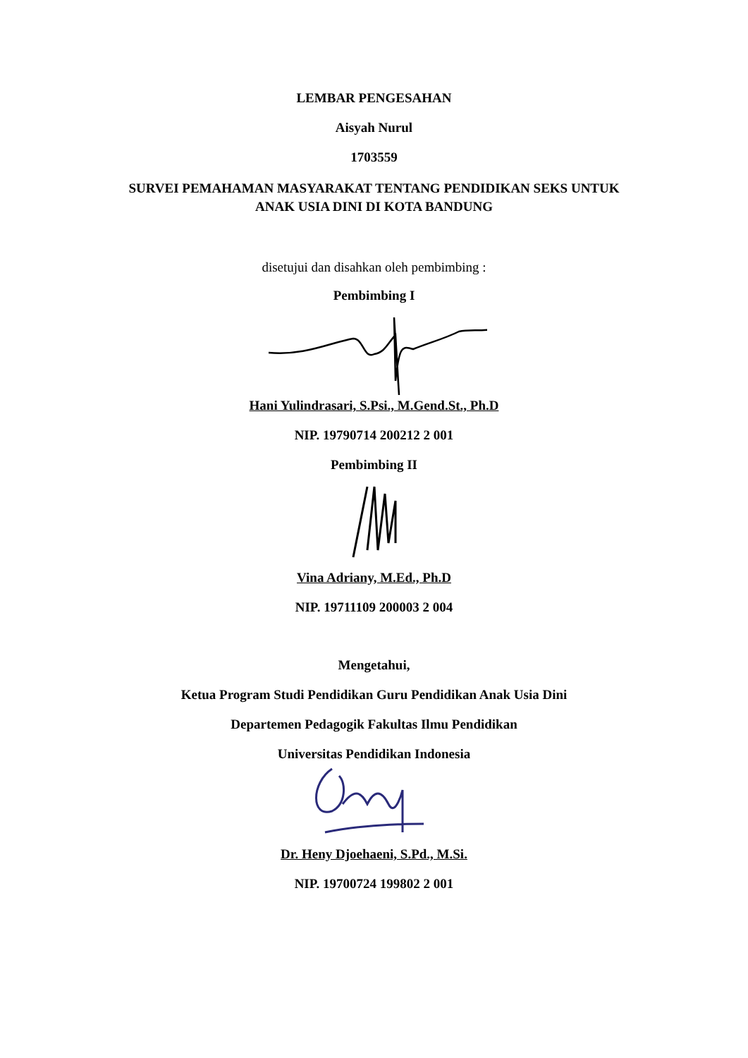LEMBAR PENGESAHAN
Aisyah Nurul
1703559
SURVEI PEMAHAMAN MASYARAKAT TENTANG PENDIDIKAN SEKS UNTUK
ANAK USIA DINI DI KOTA BANDUNG
disetujui dan disahkan oleh pembimbing :
Pembimbing I
Hani Yulindrasari, S.Psi., M.Gend.St., Ph.D
NIP. 19790714 200212 2 001
Pembimbing II
Vina Adriany, M.Ed., Ph.D
NIP. 19711109 200003 2 004
Mengetahui,
Ketua Program Studi Pendidikan Guru Pendidikan Anak Usia Dini
Departemen Pedagogik Fakultas Ilmu Pendidikan
Universitas Pendidikan Indonesia
Dr. Heny Djoehaeni, S.Pd., M.Si.
NIP. 19700724 199802 2 001